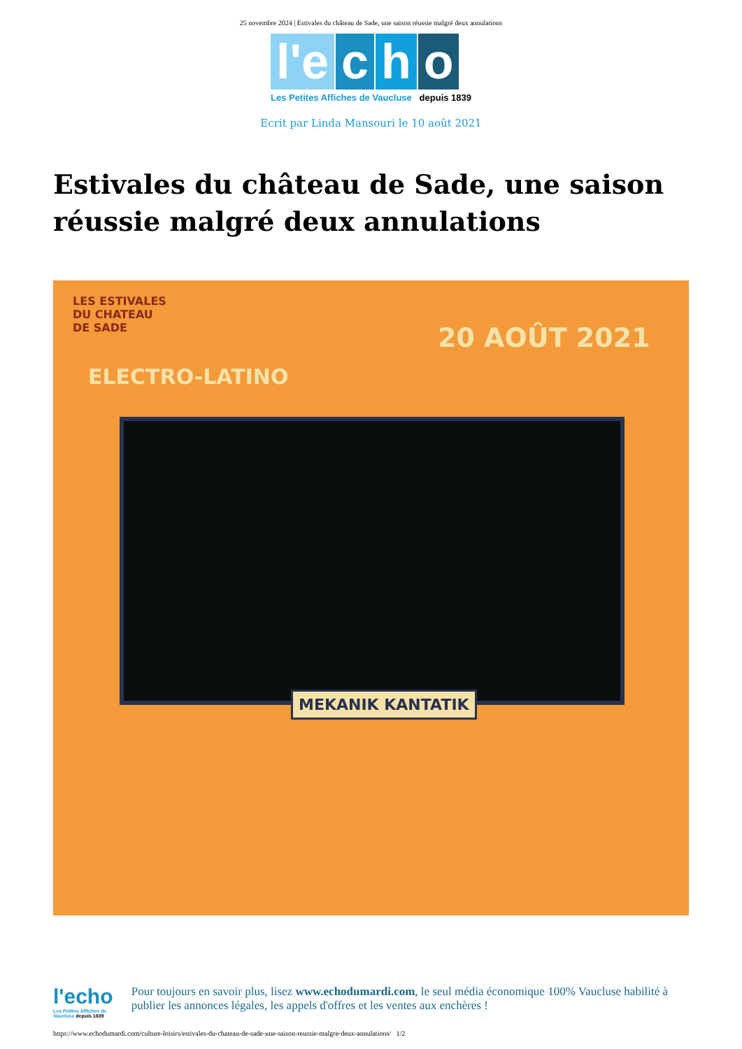25 novembre 2024 | Estivales du château de Sade, une saison réussie malgré deux annulations
l'e c h o
Les Petites Affiches de Vaucluse depuis 1839
Ecrit par Linda Mansouri le 10 août 2021
Estivales du château de Sade, une saison réussie malgré deux annulations
LES ESTIVALES
DU CHATEAU
DE SADE
ELECTRO-LATINO
20 AOÛT 2021
MEKANIK KANTATIK
l'echo
Les Petites Affiches de Vaucluse depuis 1839
Pour toujours en savoir plus, lisez www.echodumardi.com, le seul média économique 100% Vaucluse habilité à publier les annonces légales, les appels d'offres et les ventes aux enchères !
https://www.echodumardi.com/culture-loisirs/estivales-du-chateau-de-sade-une-saison-reussie-malgre-deux-annulations/ 1/2